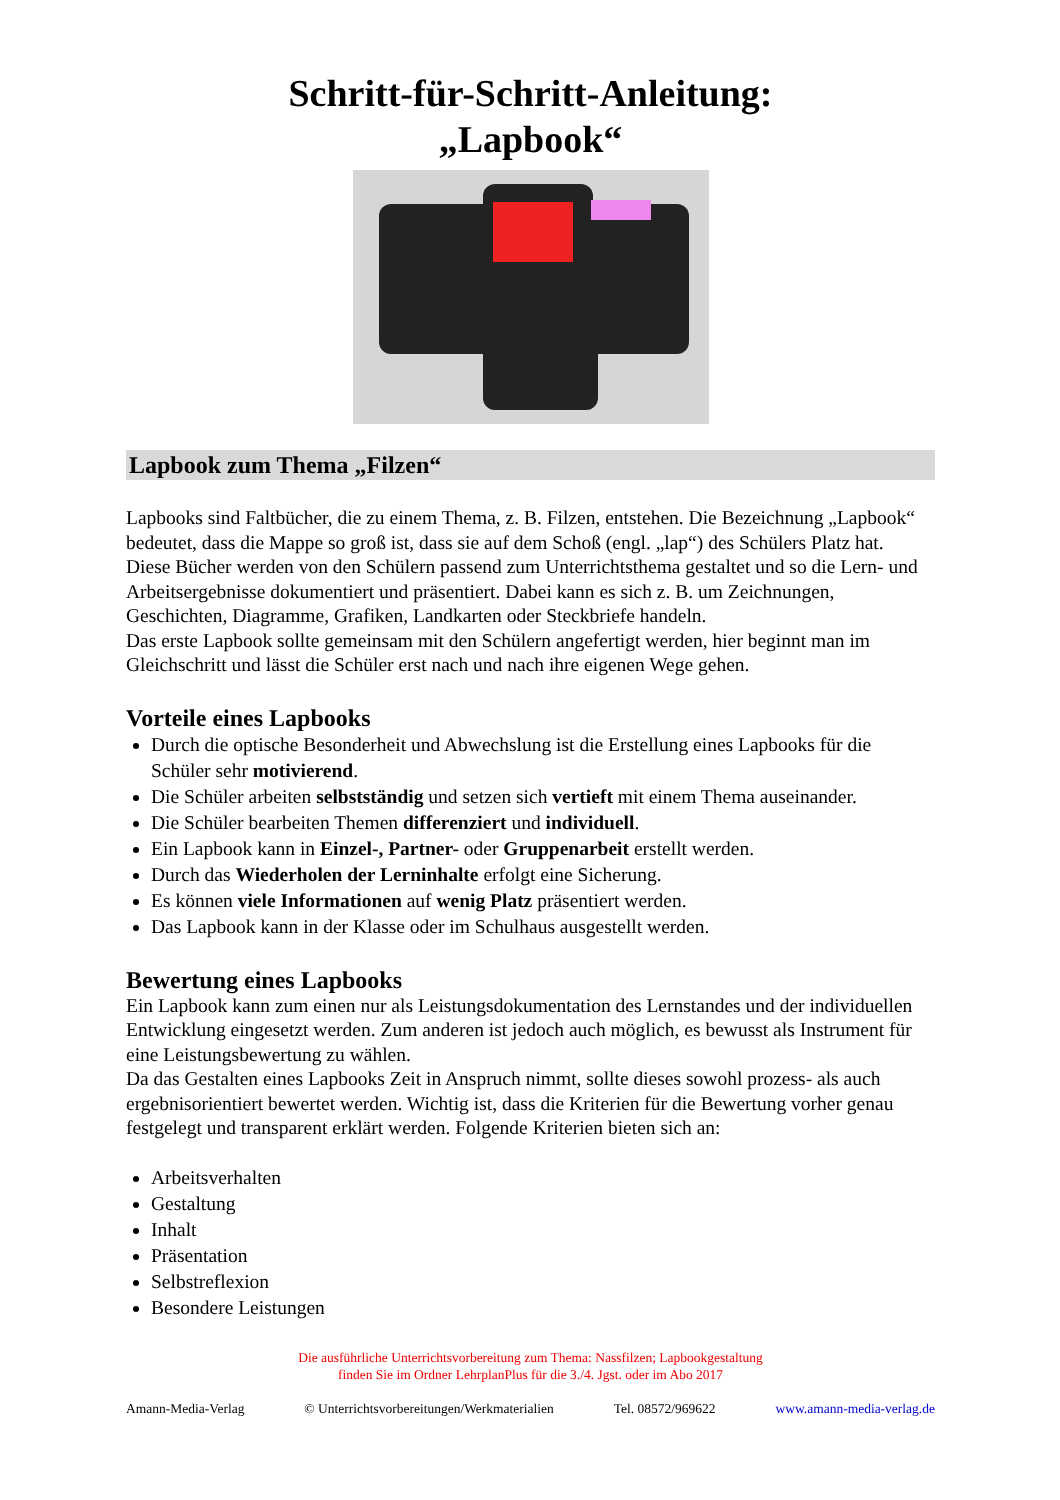Schritt-für-Schritt-Anleitung:
„Lapbook“
Lapbook zum Thema „Filzen“
Lapbooks sind Faltbücher, die zu einem Thema, z. B. Filzen, entstehen. Die Bezeichnung „Lapbook“ bedeutet, dass die Mappe so groß ist, dass sie auf dem Schoß (engl. „lap“) des Schülers Platz hat.
Diese Bücher werden von den Schülern passend zum Unterrichtsthema gestaltet und so die Lern- und Arbeitsergebnisse dokumentiert und präsentiert. Dabei kann es sich z. B. um Zeichnungen, Geschichten, Diagramme, Grafiken, Landkarten oder Steckbriefe handeln.
Das erste Lapbook sollte gemeinsam mit den Schülern angefertigt werden, hier beginnt man im Gleichschritt und lässt die Schüler erst nach und nach ihre eigenen Wege gehen.
Vorteile eines Lapbooks
Durch die optische Besonderheit und Abwechslung ist die Erstellung eines Lapbooks für die Schüler sehr motivierend.
Die Schüler arbeiten selbstständig und setzen sich vertieft mit einem Thema auseinander.
Die Schüler bearbeiten Themen differenziert und individuell.
Ein Lapbook kann in Einzel-, Partner- oder Gruppenarbeit erstellt werden.
Durch das Wiederholen der Lerninhalte erfolgt eine Sicherung.
Es können viele Informationen auf wenig Platz präsentiert werden.
Das Lapbook kann in der Klasse oder im Schulhaus ausgestellt werden.
Bewertung eines Lapbooks
Ein Lapbook kann zum einen nur als Leistungsdokumentation des Lernstandes und der individuellen Entwicklung eingesetzt werden. Zum anderen ist jedoch auch möglich, es bewusst als Instrument für eine Leistungsbewertung zu wählen.
Da das Gestalten eines Lapbooks Zeit in Anspruch nimmt, sollte dieses sowohl prozess- als auch ergebnisorientiert bewertet werden. Wichtig ist, dass die Kriterien für die Bewertung vorher genau festgelegt und transparent erklärt werden. Folgende Kriterien bieten sich an:
Arbeitsverhalten
Gestaltung
Inhalt
Präsentation
Selbstreflexion
Besondere Leistungen
Die ausführliche Unterrichtsvorbereitung zum Thema: Nassfilzen; Lapbookgestaltung
finden Sie im Ordner LehrplanPlus für die 3./4. Jgst. oder im Abo 2017
Amann-Media-Verlag © Unterrichtsvorbereitungen/Werkmaterialien Tel. 08572/969622 www.amann-media-verlag.de